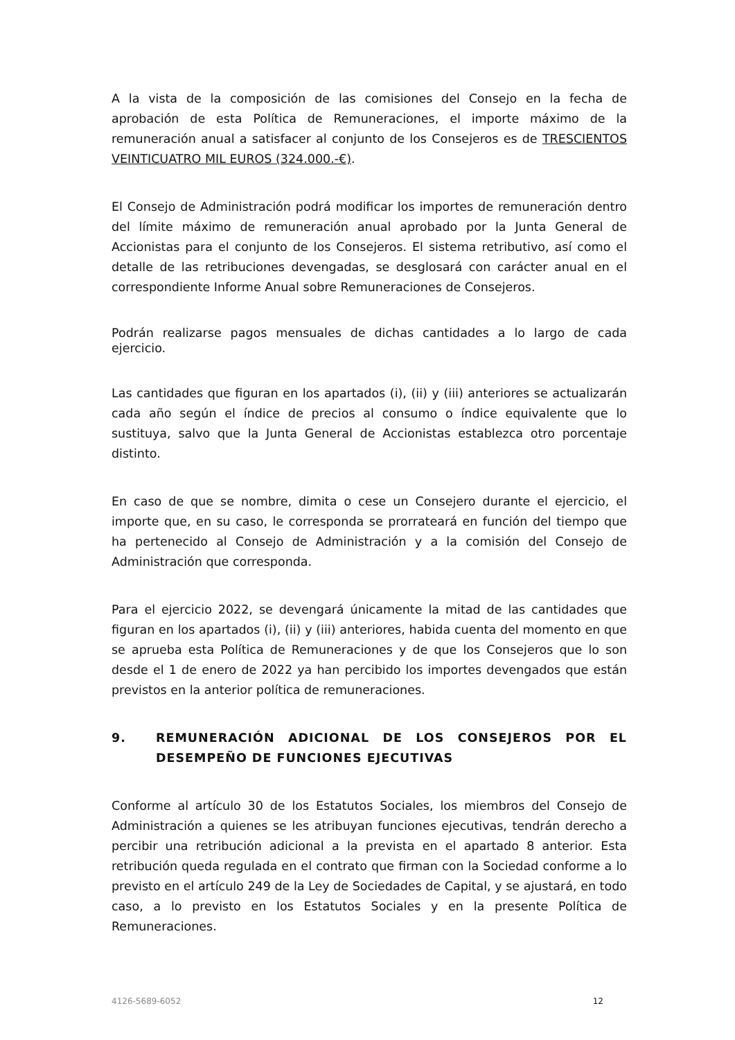A la vista de la composición de las comisiones del Consejo en la fecha de aprobación de esta Política de Remuneraciones, el importe máximo de la remuneración anual a satisfacer al conjunto de los Consejeros es de TRESCIENTOS VEINTICUATRO MIL EUROS (324.000.-€).
El Consejo de Administración podrá modificar los importes de remuneración dentro del límite máximo de remuneración anual aprobado por la Junta General de Accionistas para el conjunto de los Consejeros. El sistema retributivo, así como el detalle de las retribuciones devengadas, se desglosará con carácter anual en el correspondiente Informe Anual sobre Remuneraciones de Consejeros.
Podrán realizarse pagos mensuales de dichas cantidades a lo largo de cada ejercicio.
Las cantidades que figuran en los apartados (i), (ii) y (iii) anteriores se actualizarán cada año según el índice de precios al consumo o índice equivalente que lo sustituya, salvo que la Junta General de Accionistas establezca otro porcentaje distinto.
En caso de que se nombre, dimita o cese un Consejero durante el ejercicio, el importe que, en su caso, le corresponda se prorrateará en función del tiempo que ha pertenecido al Consejo de Administración y a la comisión del Consejo de Administración que corresponda.
Para el ejercicio 2022, se devengará únicamente la mitad de las cantidades que figuran en los apartados (i), (ii) y (iii) anteriores, habida cuenta del momento en que se aprueba esta Política de Remuneraciones y de que los Consejeros que lo son desde el 1 de enero de 2022 ya han percibido los importes devengados que están previstos en la anterior política de remuneraciones.
9. REMUNERACIÓN ADICIONAL DE LOS CONSEJEROS POR EL DESEMPEÑO DE FUNCIONES EJECUTIVAS
Conforme al artículo 30 de los Estatutos Sociales, los miembros del Consejo de Administración a quienes se les atribuyan funciones ejecutivas, tendrán derecho a percibir una retribución adicional a la prevista en el apartado 8 anterior. Esta retribución queda regulada en el contrato que firman con la Sociedad conforme a lo previsto en el artículo 249 de la Ley de Sociedades de Capital, y se ajustará, en todo caso, a lo previsto en los Estatutos Sociales y en la presente Política de Remuneraciones.
4126-5689-6052 12